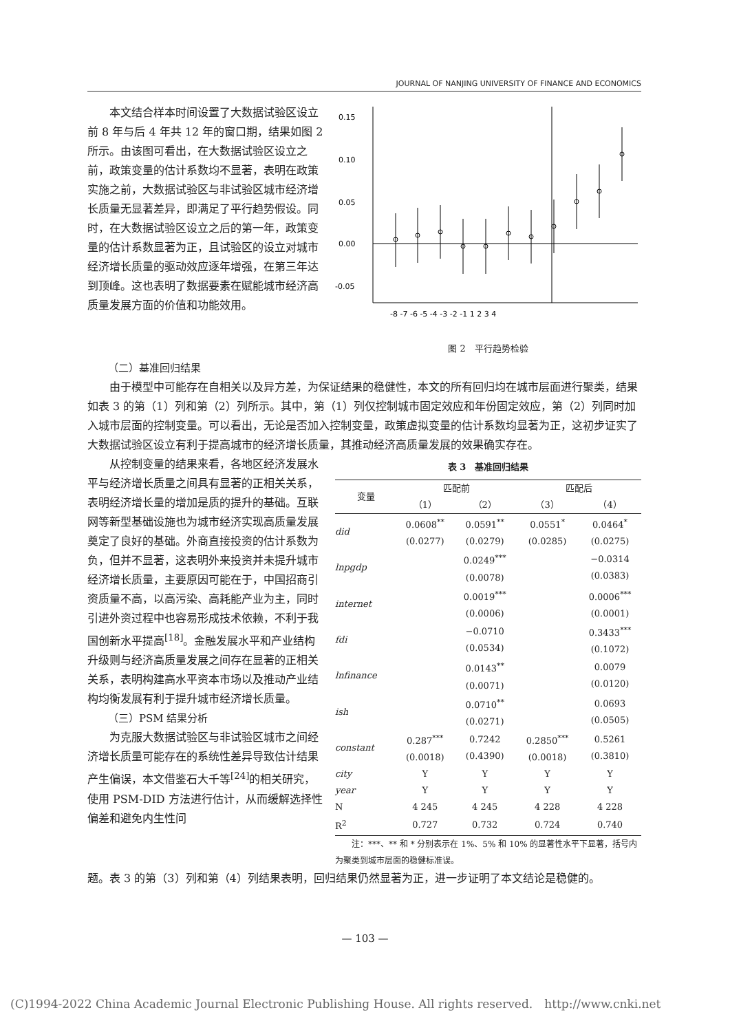JOURNAL OF NANJING UNIVERSITY OF FINANCE AND ECONOMICS
本文结合样本时间设置了大数据试验区设立前 8 年与后 4 年共 12 年的窗口期，结果如图 2 所示。由该图可看出，在大数据试验区设立之前，政策变量的估计系数均不显著，表明在政策实施之前，大数据试验区与非试验区城市经济增长质量无显著差异，即满足了平行趋势假设。同时，在大数据试验区设立之后的第一年，政策变量的估计系数显著为正，且试验区的设立对城市经济增长质量的驱动效应逐年增强，在第三年达到顶峰。这也表明了数据要素在赋能城市经济高质量发展方面的价值和功能效用。
0.15
0.10
0.05
0.00
-0.05
-8 -7 -6 -5 -4 -3 -2 -1 1 2 3 4
图 2　平行趋势检验
（二）基准回归结果
由于模型中可能存在自相关以及异方差，为保证结果的稳健性，本文的所有回归均在城市层面进行聚类，结果如表 3 的第（1）列和第（2）列所示。其中，第（1）列仅控制城市固定效应和年份固定效应，第（2）列同时加入城市层面的控制变量。可以看出，无论是否加入控制变量，政策虚拟变量的估计系数均显著为正，这初步证实了大数据试验区设立有利于提高城市的经济增长质量，其推动经济高质量发展的效果确实存在。
从控制变量的结果来看，各地区经济发展水平与经济增长质量之间具有显著的正相关关系，表明经济增长量的增加是质的提升的基础。互联网等新型基础设施也为城市经济实现高质量发展奠定了良好的基础。外商直接投资的估计系数为负，但并不显著，这表明外来投资并未提升城市经济增长质量，主要原因可能在于，中国招商引资质量不高，以高污染、高耗能产业为主，同时引进外资过程中也容易形成技术依赖，不利于我国创新水平提高<sup>[18]</sup>。金融发展水平和产业结构升级则与经济高质量发展之间存在显著的正相关关系，表明构建高水平资本市场以及推动产业结构均衡发展有利于提升城市经济增长质量。
（三）PSM 结果分析
为克服大数据试验区与非试验区城市之间经济增长质量可能存在的系统性差异导致估计结果产生偏误，本文借鉴石大千等<sup>[24]</sup>的相关研究，使用 PSM-DID 方法进行估计，从而缓解选择性偏差和避免内生性问
表 3　基准回归结果
| 变量 | 匹配前 | | 匹配后 | |
| --- | --- | --- | --- | --- |
| | （1） | （2） | （3） | （4） |
| did | 0.0608<sup>**</sup> (0.0277) | 0.0591<sup>**</sup> (0.0279) | 0.0551<sup>*</sup> (0.0285) | 0.0464<sup>*</sup> (0.0275) |
| lnpgdp | | 0.0249<sup>***</sup> (0.0078) | | −0.0314 (0.0383) |
| internet | | 0.0019<sup>***</sup> (0.0006) | | 0.0006<sup>***</sup> (0.0001) |
| fdi | | −0.0710 (0.0534) | | 0.3433<sup>***</sup> (0.1072) |
| lnfinance | | 0.0143<sup>**</sup> (0.0071) | | 0.0079 (0.0120) |
| ish | | 0.0710<sup>**</sup> (0.0271) | | 0.0693 (0.0505) |
| constant | 0.287<sup>***</sup> (0.0018) | 0.7242 (0.4390) | 0.2850<sup>***</sup> (0.0018) | 0.5261 (0.3810) |
| city | Y | Y | Y | Y |
| year | Y | Y | Y | Y |
| N | 4 245 | 4 245 | 4 228 | 4 228 |
| R<sup>2</sup> | 0.727 | 0.732 | 0.724 | 0.740 |
注：***、** 和 * 分别表示在 1%、5% 和 10% 的显著性水平下显著，括号内为聚类到城市层面的稳健标准误。
题。表 3 的第（3）列和第（4）列结果表明，回归结果仍然显著为正，进一步证明了本文结论是稳健的。
— 103 —
(C)1994-2022 China Academic Journal Electronic Publishing House. All rights reserved.　http://www.cnki.net